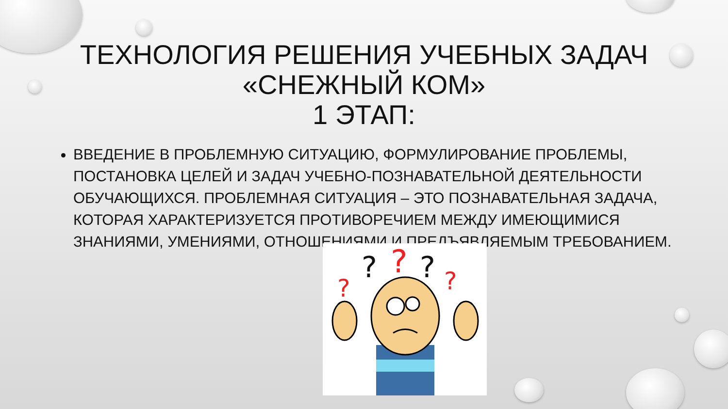ТЕХНОЛОГИЯ РЕШЕНИЯ УЧЕБНЫХ ЗАДАЧ
«СНЕЖНЫЙ КОМ»
1 ЭТАП:
ВВЕДЕНИЕ В ПРОБЛЕМНУЮ СИТУАЦИЮ, ФОРМУЛИРОВАНИЕ ПРОБЛЕМЫ, ПОСТАНОВКА ЦЕЛЕЙ И ЗАДАЧ УЧЕБНО-ПОЗНАВАТЕЛЬНОЙ ДЕЯТЕЛЬНОСТИ ОБУЧАЮЩИХСЯ. ПРОБЛЕМНАЯ СИТУАЦИЯ – ЭТО ПОЗНАВАТЕЛЬНАЯ ЗАДАЧА, КОТОРАЯ ХАРАКТЕРИЗУЕТСЯ ПРОТИВОРЕЧИЕМ МЕЖДУ ИМЕЮЩИМИСЯ ЗНАНИЯМИ, УМЕНИЯМИ, ОТНОШЕНИЯМИ И ПРЕДЪЯВЛЯЕМЫМ ТРЕБОВАНИЕМ.
?
?
?
?
?